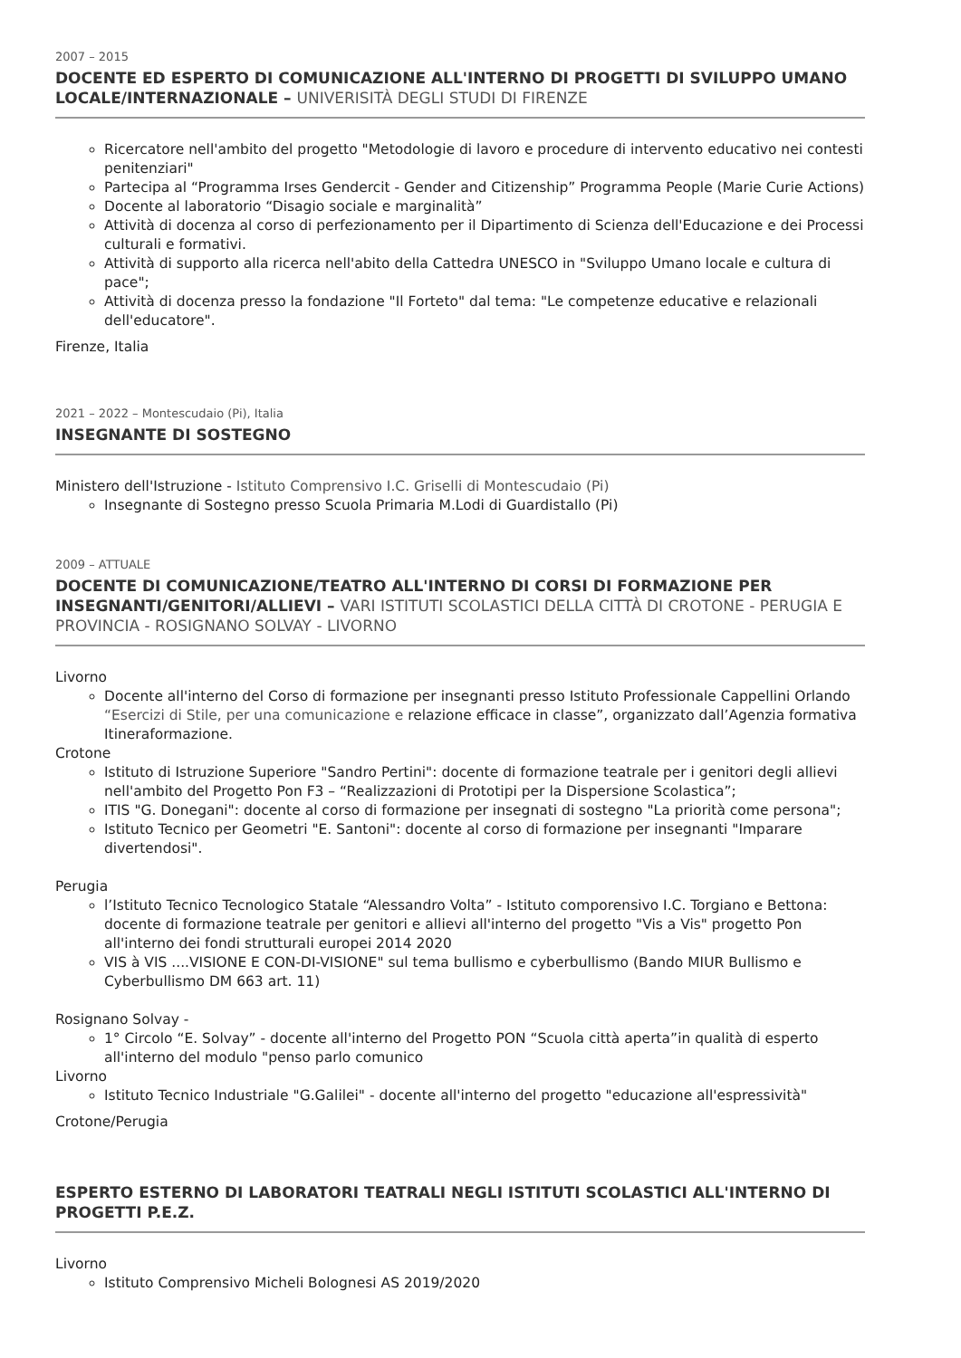2007 – 2015
DOCENTE ED ESPERTO DI COMUNICAZIONE ALL'INTERNO DI PROGETTI DI SVILUPPO UMANO LOCALE/INTERNAZIONALE – UNIVERISITÀ DEGLI STUDI DI FIRENZE
Ricercatore nell'ambito del progetto "Metodologie di lavoro e procedure di intervento educativo nei contesti penitenziari"
Partecipa al “Programma Irses Gendercit - Gender and Citizenship” Programma People (Marie Curie Actions)
Docente al laboratorio “Disagio sociale e marginalità”
Attività di docenza al corso di perfezionamento per il Dipartimento di Scienza dell'Educazione e dei Processi culturali e formativi.
Attività di supporto alla ricerca nell'abito della Cattedra UNESCO in "Sviluppo Umano locale e cultura di pace";
Attività di docenza presso la fondazione "Il Forteto" dal tema: "Le competenze educative e relazionali dell'educatore".
Firenze, Italia
2021 – 2022 – Montescudaio (Pi), Italia
INSEGNANTE DI SOSTEGNO
Ministero dell'Istruzione - Istituto Comprensivo I.C. Griselli di Montescudaio (Pi)
Insegnante di Sostegno presso Scuola Primaria M.Lodi di Guardistallo (Pi)
2009 – ATTUALE
DOCENTE DI COMUNICAZIONE/TEATRO ALL'INTERNO DI CORSI DI FORMAZIONE PER INSEGNANTI/GENITORI/ALLIEVI – VARI ISTITUTI SCOLASTICI DELLA CITTÀ DI CROTONE - PERUGIA E PROVINCIA - ROSIGNANO SOLVAY - LIVORNO
Livorno
Docente all'interno del Corso di formazione per insegnanti presso Istituto Professionale Cappellini Orlando “Esercizi di Stile, per una comunicazione e relazione efficace in classe”, organizzato dall’Agenzia formativa Itineraformazione.
Crotone
Istituto di Istruzione Superiore "Sandro Pertini": docente di formazione teatrale per i genitori degli allievi nell'ambito del Progetto Pon F3 – “Realizzazioni di Prototipi per la Dispersione Scolastica”;
ITIS "G. Donegani": docente al corso di formazione per insegnati di sostegno "La priorità come persona";
Istituto Tecnico per Geometri "E. Santoni": docente al corso di formazione per insegnanti "Imparare divertendosi".
Perugia
l’Istituto Tecnico Tecnologico Statale “Alessandro Volta” - Istituto comporensivo I.C. Torgiano e Bettona: docente di formazione teatrale per genitori e allievi all'interno del progetto "Vis a Vis" progetto Pon all'interno dei fondi strutturali europei 2014 2020
VIS à VIS ....VISIONE E CON-DI-VISIONE" sul tema bullismo e cyberbullismo (Bando MIUR Bullismo e Cyberbullismo DM 663 art. 11)
Rosignano Solvay -
1° Circolo “E. Solvay” - docente all'interno del Progetto PON “Scuola città aperta”in qualità di esperto all'interno del modulo "penso parlo comunico
Livorno
Istituto Tecnico Industriale "G.Galilei" - docente all'interno del progetto "educazione all'espressività"
Crotone/Perugia
ESPERTO ESTERNO DI LABORATORI TEATRALI NEGLI ISTITUTI SCOLASTICI ALL'INTERNO DI PROGETTI P.E.Z.
Livorno
Istituto Comprensivo Micheli Bolognesi AS 2019/2020